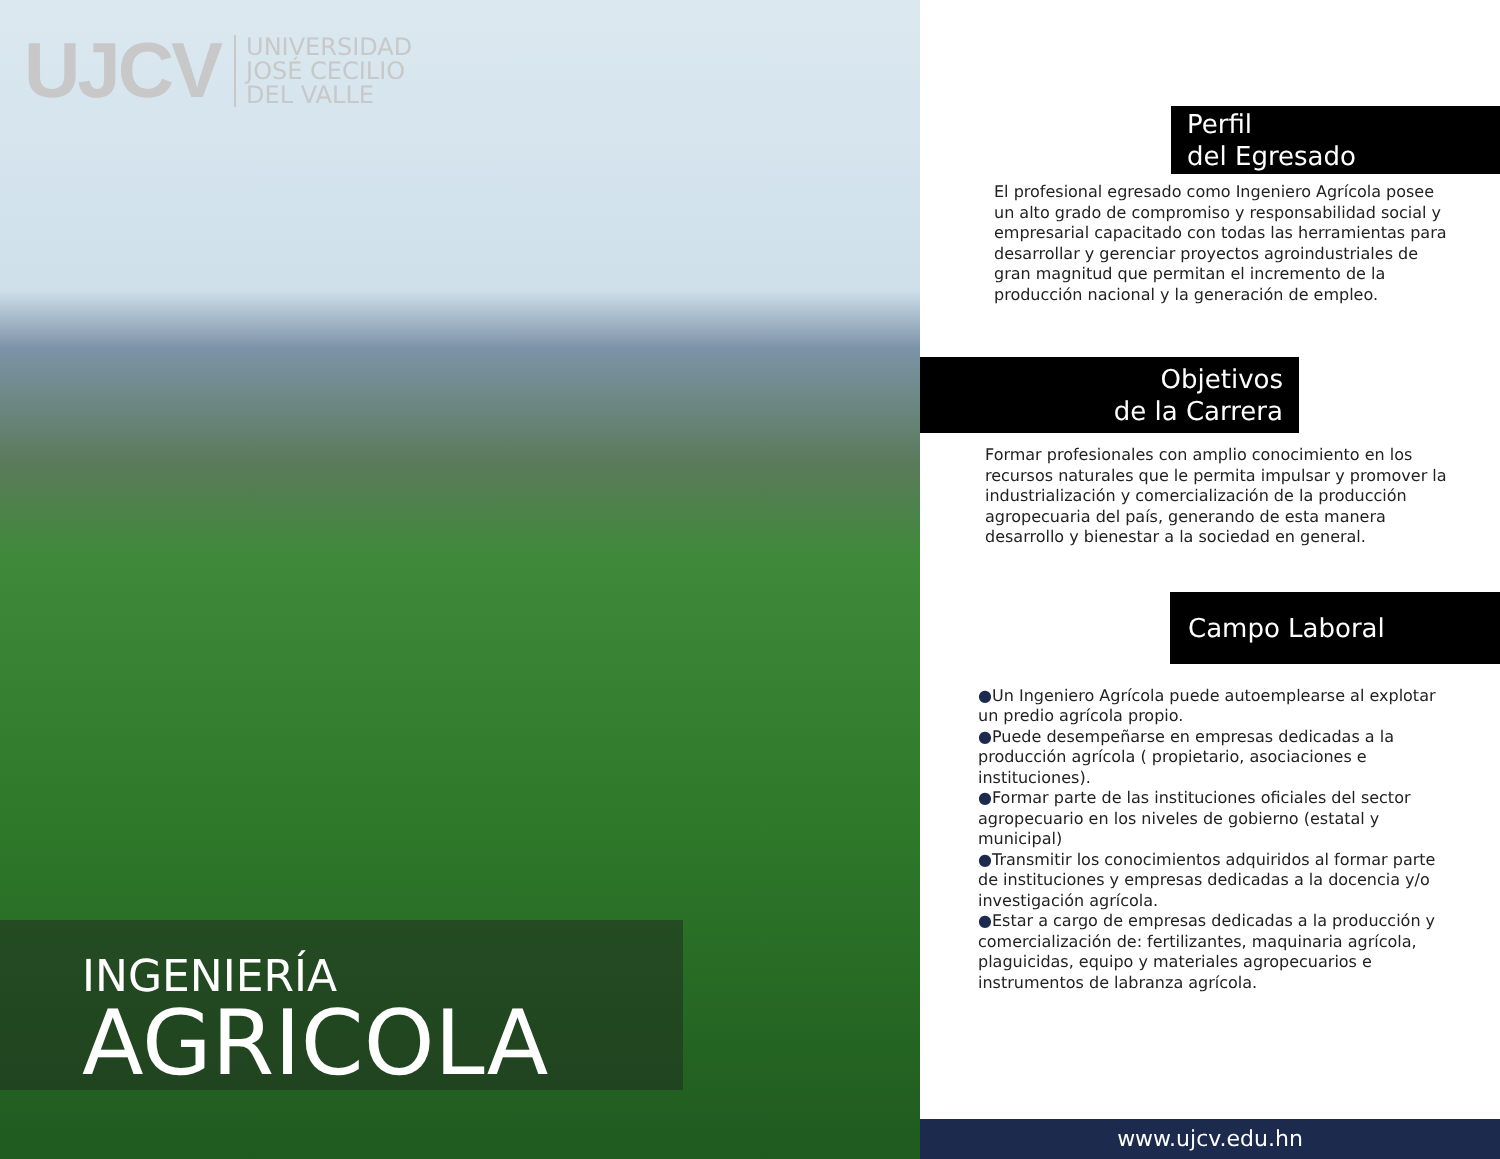UJCV
UNIVERSIDAD
JOSÉ CECILIO
DEL VALLE
INGENIERÍA
AGRICOLA
Perfil
del Egresado
El profesional egresado como Ingeniero Agrícola posee un alto grado de compromiso y responsabilidad social y empresarial capacitado con todas las herramientas para desarrollar y gerenciar proyectos agroindustriales de gran magnitud que permitan el incremento de la producción nacional y la generación de empleo.
Objetivos
de la Carrera
Formar profesionales con amplio conocimiento en los recursos naturales que le permita impulsar y promover la industrialización y comercialización de la producción agropecuaria del país, generando de esta manera desarrollo y bienestar a la sociedad en general.
Campo Laboral
●Un Ingeniero Agrícola puede autoemplearse al explotar un predio agrícola propio.
●Puede desempeñarse en empresas dedicadas a la producción agrícola ( propietario, asociaciones e instituciones).
●Formar parte de las instituciones oficiales del sector agropecuario en los niveles de gobierno (estatal y municipal)
●Transmitir los conocimientos adquiridos al formar parte de instituciones y empresas dedicadas a la docencia y/o investigación agrícola.
●Estar a cargo de empresas dedicadas a la producción y comercialización de: fertilizantes, maquinaria agrícola, plaguicidas, equipo y materiales agropecuarios e instrumentos de labranza agrícola.
www.ujcv.edu.hn